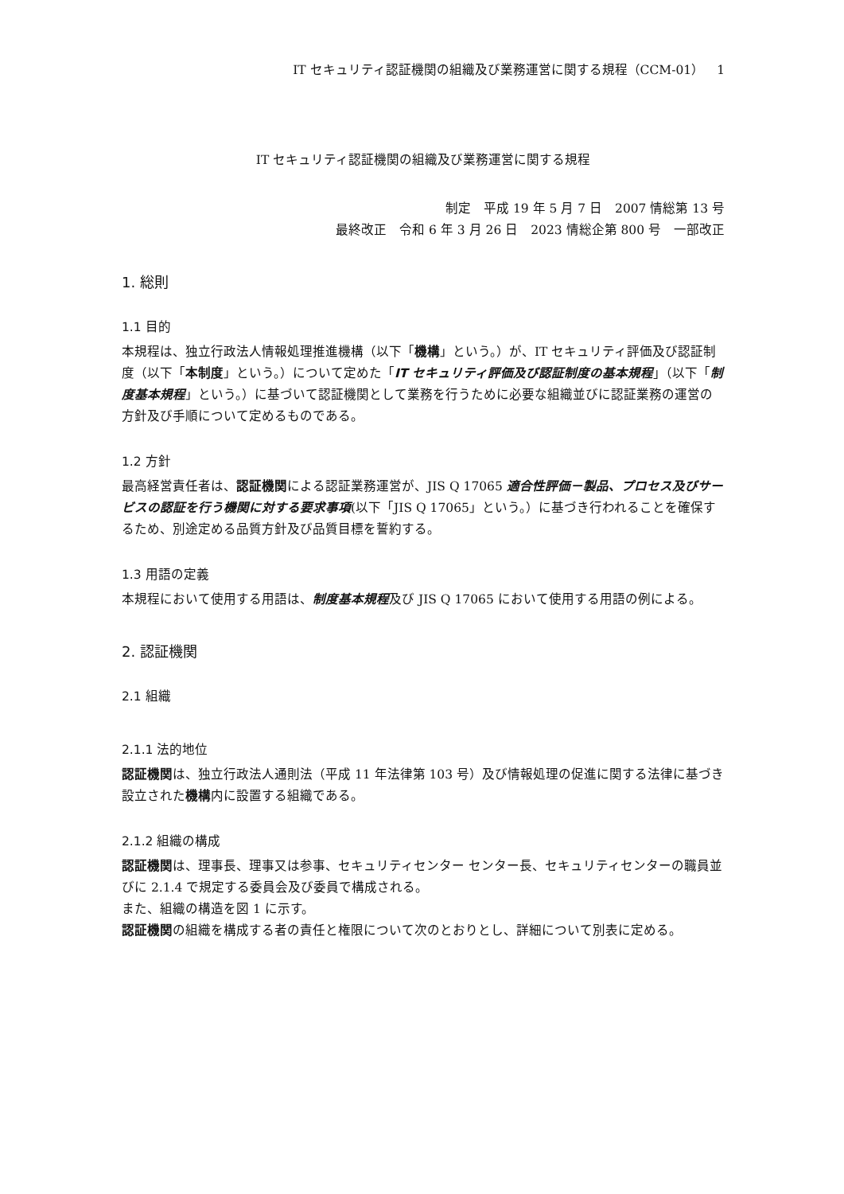IT セキュリティ認証機関の組織及び業務運営に関する規程（CCM-01）　1
IT セキュリティ認証機関の組織及び業務運営に関する規程
制定　平成 19 年 5 月 7 日　2007 情総第 13 号
最終改正　令和 6 年 3 月 26 日　2023 情総企第 800 号　一部改正
1. 総則
1.1 目的
本規程は、独立行政法人情報処理推進機構（以下「機構」という。）が、IT セキュリティ評価及び認証制度（以下「本制度」という。）について定めた「IT セキュリティ評価及び認証制度の基本規程」（以下「制度基本規程」という。）に基づいて認証機関として業務を行うために必要な組織並びに認証業務の運営の方針及び手順について定めるものである。
1.2 方針
最高経営責任者は、認証機関による認証業務運営が、JIS Q 17065 適合性評価－製品、プロセス及びサービスの認証を行う機関に対する要求事項(以下「JIS Q 17065」という。）に基づき行われることを確保するため、別途定める品質方針及び品質目標を誓約する。
1.3 用語の定義
本規程において使用する用語は、制度基本規程及び JIS Q 17065 において使用する用語の例による。
2. 認証機関
2.1 組織
2.1.1 法的地位
認証機関は、独立行政法人通則法（平成 11 年法律第 103 号）及び情報処理の促進に関する法律に基づき設立された機構内に設置する組織である。
2.1.2 組織の構成
認証機関は、理事長、理事又は参事、セキュリティセンター センター長、セキュリティセンターの職員並びに 2.1.4 で規定する委員会及び委員で構成される。
また、組織の構造を図 1 に示す。
認証機関の組織を構成する者の責任と権限について次のとおりとし、詳細について別表に定める。